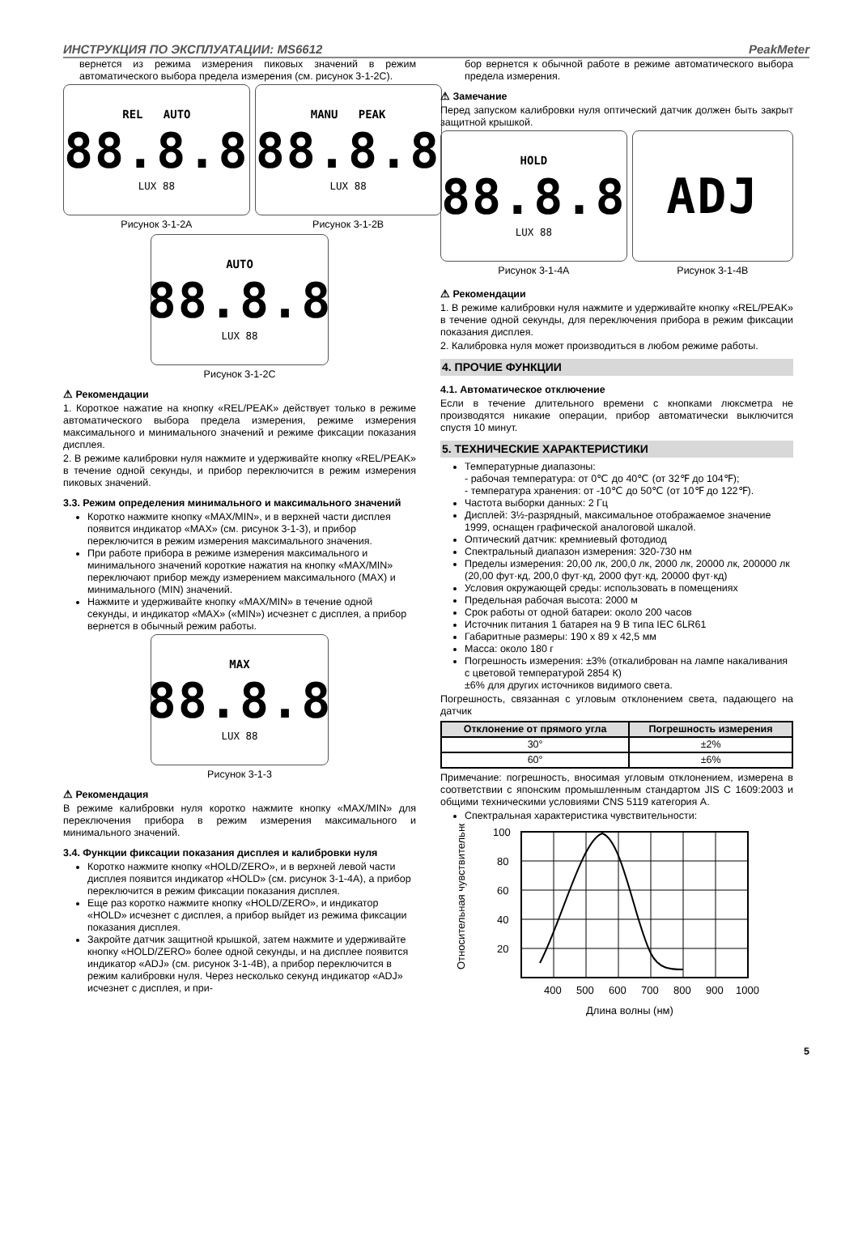ИНСТРУКЦИЯ ПО ЭКСПЛУАТАЦИИ: MS6612 PeakMeter
вернется из режима измерения пиковых значений в режим автоматического выбора предела измерения (см. рисунок 3-1-2C).
REL AUTO
88.8.8
LUX 88
Рисунок 3-1-2A
MANU PEAK
88.8.8
LUX 88
Рисунок 3-1-2B
AUTO
88.8.8
LUX 88
Рисунок 3-1-2C
⚠ Рекомендации
1. Короткое нажатие на кнопку «REL/PEAK» действует только в режиме автоматического выбора предела измерения, режиме измерения максимального и минимального значений и режиме фиксации показания дисплея.
2. В режиме калибровки нуля нажмите и удерживайте кнопку «REL/PEAK» в течение одной секунды, и прибор переключится в режим измерения пиковых значений.
3.3. Режим определения минимального и максимального значений
Коротко нажмите кнопку «MAX/MIN», и в верхней части дисплея появится индикатор «MAX» (см. рисунок 3-1-3), и прибор переключится в режим измерения максимального значения.
При работе прибора в режиме измерения максимального и минимального значений короткие нажатия на кнопку «MAX/MIN» переключают прибор между измерением максимального (MAX) и минимального (MIN) значений.
Нажмите и удерживайте кнопку «MAX/MIN» в течение одной секунды, и индикатор «MAX» («MIN») исчезнет с дисплея, а прибор вернется в обычный режим работы.
MAX
88.8.8
LUX 88
Рисунок 3-1-3
⚠ Рекомендация
В режиме калибровки нуля коротко нажмите кнопку «MAX/MIN» для переключения прибора в режим измерения максимального и минимального значений.
3.4. Функции фиксации показания дисплея и калибровки нуля
Коротко нажмите кнопку «HOLD/ZERO», и в верхней левой части дисплея появится индикатор «HOLD» (см. рисунок 3-1-4A), а прибор переключится в режим фиксации показания дисплея.
Еще раз коротко нажмите кнопку «HOLD/ZERO», и индикатор «HOLD» исчезнет с дисплея, а прибор выйдет из режима фиксации показания дисплея.
Закройте датчик защитной крышкой, затем нажмите и удерживайте кнопку «HOLD/ZERO» более одной секунды, и на дисплее появится индикатор «ADJ» (см. рисунок 3-1-4B), а прибор переключится в режим калибровки нуля. Через несколько секунд индикатор «ADJ» исчезнет с дисплея, и при-
бор вернется к обычной работе в режиме автоматического выбора предела измерения.
⚠ Замечание
Перед запуском калибровки нуля оптический датчик должен быть закрыт защитной крышкой.
HOLD
88.8.8
LUX 88
Рисунок 3-1-4A
ADJ
Рисунок 3-1-4B
⚠ Рекомендации
1. В режиме калибровки нуля нажмите и удерживайте кнопку «REL/PEAK» в течение одной секунды, для переключения прибора в режим фиксации показания дисплея.
2. Калибровка нуля может производиться в любом режиме работы.
4. ПРОЧИЕ ФУНКЦИИ
4.1. Автоматическое отключение
Если в течение длительного времени с кнопками люксметра не производятся никакие операции, прибор автоматически выключится спустя 10 минут.
5. ТЕХНИЧЕСКИЕ ХАРАКТЕРИСТИКИ
Температурные диапазоны:
- рабочая температура: от 0℃ до 40℃ (от 32℉ до 104℉);
- температура хранения: от -10℃ до 50℃ (от 10℉ до 122℉).
Частота выборки данных: 2 Гц
Дисплей: 3½-разрядный, максимальное отображаемое значение 1999, оснащен графической аналоговой шкалой.
Оптический датчик: кремниевый фотодиод
Спектральный диапазон измерения: 320-730 нм
Пределы измерения: 20,00 лк, 200,0 лк, 2000 лк, 20000 лк, 200000 лк (20,00 фут·кд, 200,0 фут·кд, 2000 фут·кд, 20000 фут·кд)
Условия окружающей среды: использовать в помещениях
Предельная рабочая высота: 2000 м
Срок работы от одной батареи: около 200 часов
Источник питания 1 батарея на 9 В типа IEC 6LR61
Габаритные размеры: 190 x 89 x 42,5 мм
Масса: около 180 г
Погрешность измерения: ±3% (откалиброван на лампе накаливания с цветовой температурой 2854 К)
±6% для других источников видимого света.
Погрешность, связанная с угловым отклонением света, падающего на датчик
| Отклонение от прямого угла | Погрешность измерения |
| --- | --- |
| 30° | ±2% |
| 60° | ±6% |
Примечание: погрешность, вносимая угловым отклонением, измерена в соответствии с японским промышленным стандартом JIS C 1609:2003 и общими техническими условиями CNS 5119 категория A.
Спектральная характеристика чувствительности:
Относительная чувствительность (%)
100
80
60
40
20
400
500
600
700
800
900
1000
Длина волны (нм)
5